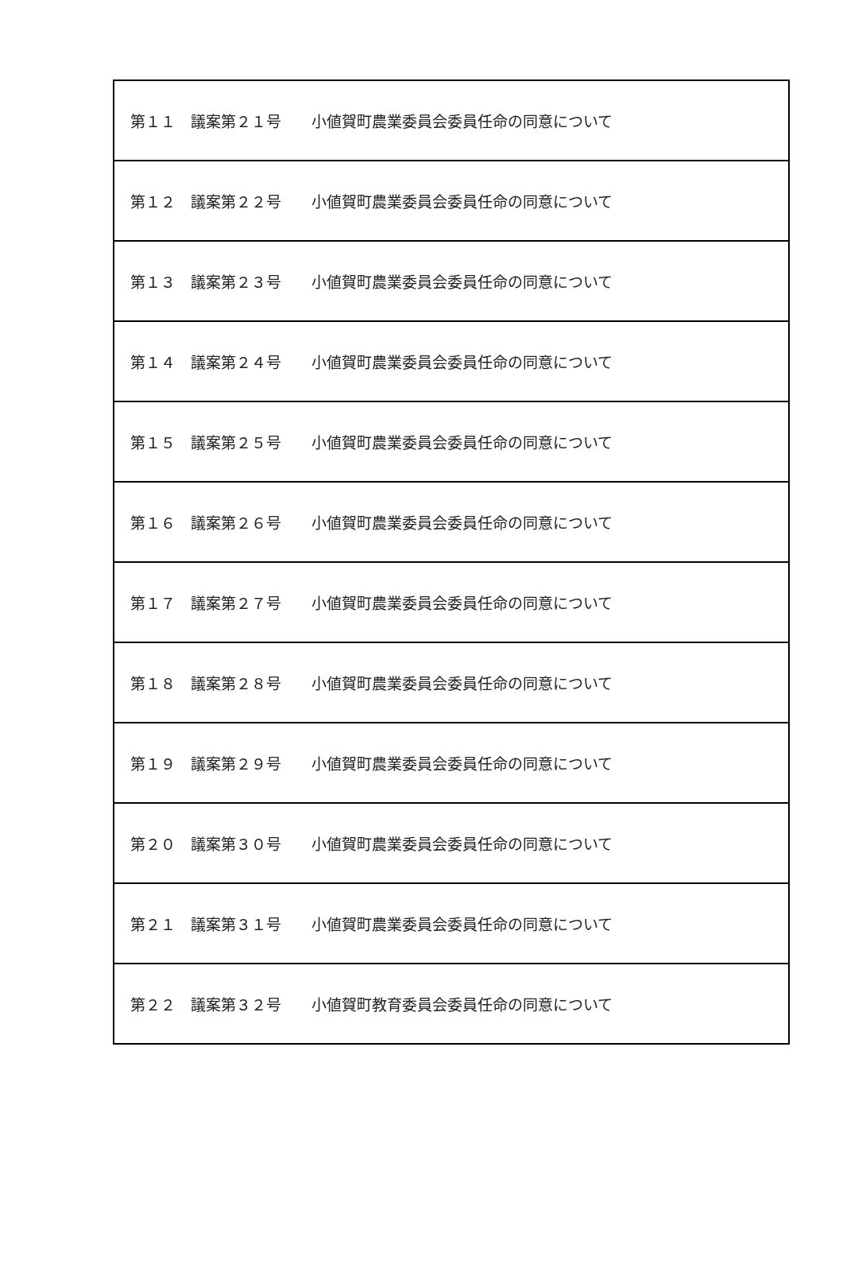| 第１１ 議案第２１号 小値賀町農業委員会委員任命の同意について |
| 第１２ 議案第２２号 小値賀町農業委員会委員任命の同意について |
| 第１３ 議案第２３号 小値賀町農業委員会委員任命の同意について |
| 第１４ 議案第２４号 小値賀町農業委員会委員任命の同意について |
| 第１５ 議案第２５号 小値賀町農業委員会委員任命の同意について |
| 第１６ 議案第２６号 小値賀町農業委員会委員任命の同意について |
| 第１７ 議案第２７号 小値賀町農業委員会委員任命の同意について |
| 第１８ 議案第２８号 小値賀町農業委員会委員任命の同意について |
| 第１９ 議案第２９号 小値賀町農業委員会委員任命の同意について |
| 第２０ 議案第３０号 小値賀町農業委員会委員任命の同意について |
| 第２１ 議案第３１号 小値賀町農業委員会委員任命の同意について |
| 第２２ 議案第３２号 小値賀町教育委員会委員任命の同意について |